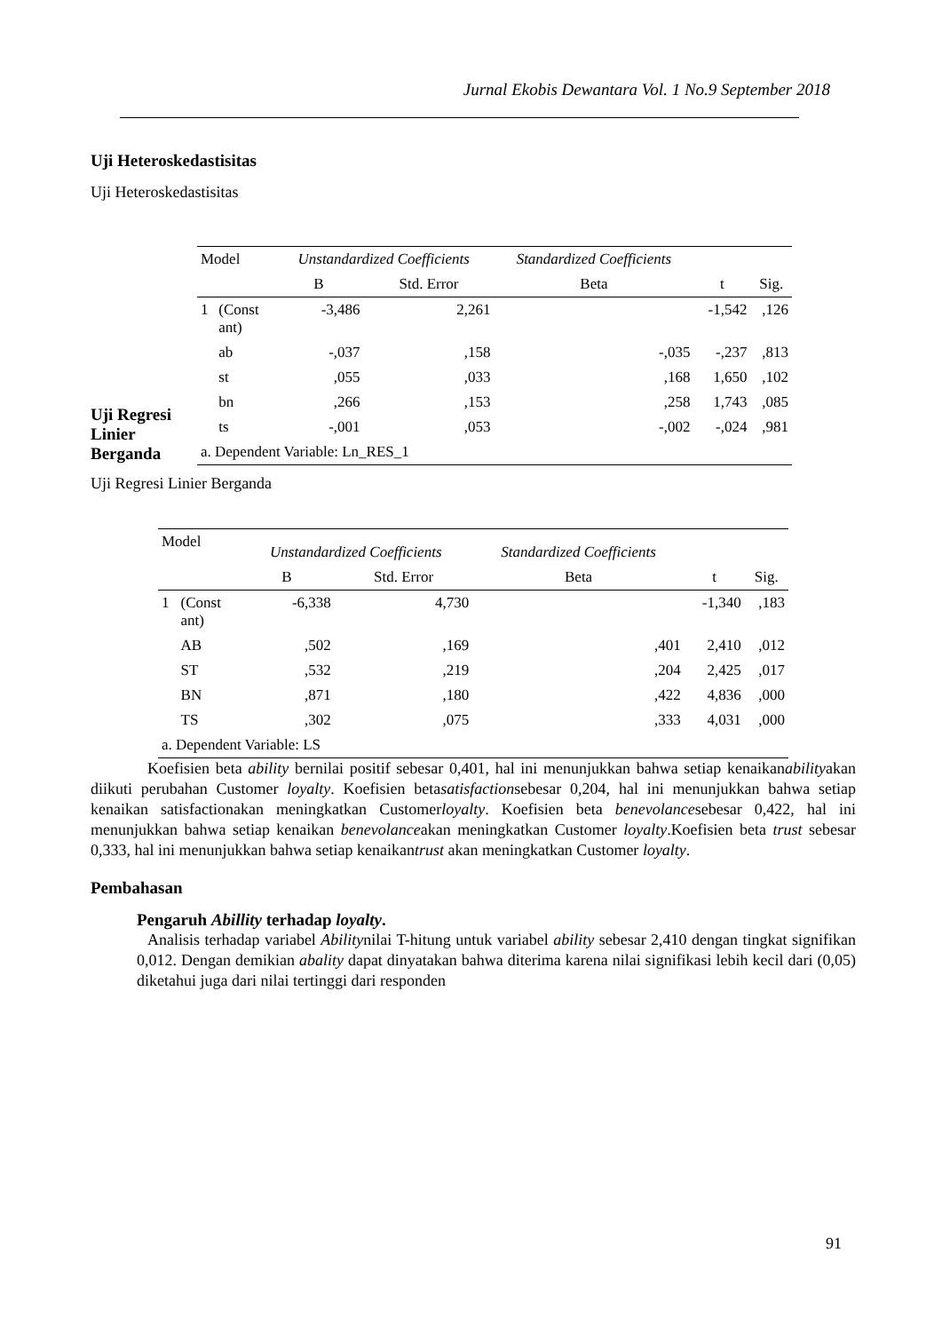Jurnal Ekobis Dewantara Vol. 1 No.9 September 2018
Uji Heteroskedastisitas
Uji Heteroskedastisitas
Uji Regresi Linier Berganda
| Model | | Unstandardized Coefficients | | Standardized Coefficients | | |
| --- | --- | --- | --- | --- | --- | --- |
| | | B | Std. Error | Beta | t | Sig. |
| 1 | (Const ant) | -3,486 | 2,261 | | -1,542 | ,126 |
| | ab | -,037 | ,158 | -,035 | -,237 | ,813 |
| | st | ,055 | ,033 | ,168 | 1,650 | ,102 |
| | bn | ,266 | ,153 | ,258 | 1,743 | ,085 |
| | ts | -,001 | ,053 | -,002 | -,024 | ,981 |
| a. Dependent Variable: Ln_RES_1 | | | | | | |
Uji Regresi Linier Berganda
| Model | | Unstandardized Coefficients | | Standardized Coefficients | | |
| --- | --- | --- | --- | --- | --- | --- |
| | | B | Std. Error | Beta | t | Sig. |
| 1 | (Const ant) | -6,338 | 4,730 | | -1,340 | ,183 |
| | AB | ,502 | ,169 | ,401 | 2,410 | ,012 |
| | ST | ,532 | ,219 | ,204 | 2,425 | ,017 |
| | BN | ,871 | ,180 | ,422 | 4,836 | ,000 |
| | TS | ,302 | ,075 | ,333 | 4,031 | ,000 |
| a. Dependent Variable: LS | | | | | | |
Koefisien beta ability bernilai positif sebesar 0,401, hal ini menunjukkan bahwa setiap kenaikanabilityakan diikuti perubahan Customer loyalty. Koefisien betasatisfactionsebesar 0,204, hal ini menunjukkan bahwa setiap kenaikan satisfactionakan meningkatkan Customerloyalty. Koefisien beta benevolancesebesar 0,422, hal ini menunjukkan bahwa setiap kenaikan benevolanceakan meningkatkan Customer loyalty.Koefisien beta trust sebesar 0,333, hal ini menunjukkan bahwa setiap kenaikantrust akan meningkatkan Customer loyalty.
Pembahasan
Pengaruh Abillity terhadap loyalty.
Analisis terhadap variabel Abilitynilai T-hitung untuk variabel ability sebesar 2,410 dengan tingkat signifikan 0,012. Dengan demikian abality dapat dinyatakan bahwa diterima karena nilai signifikasi lebih kecil dari (0,05) diketahui juga dari nilai tertinggi dari responden
91